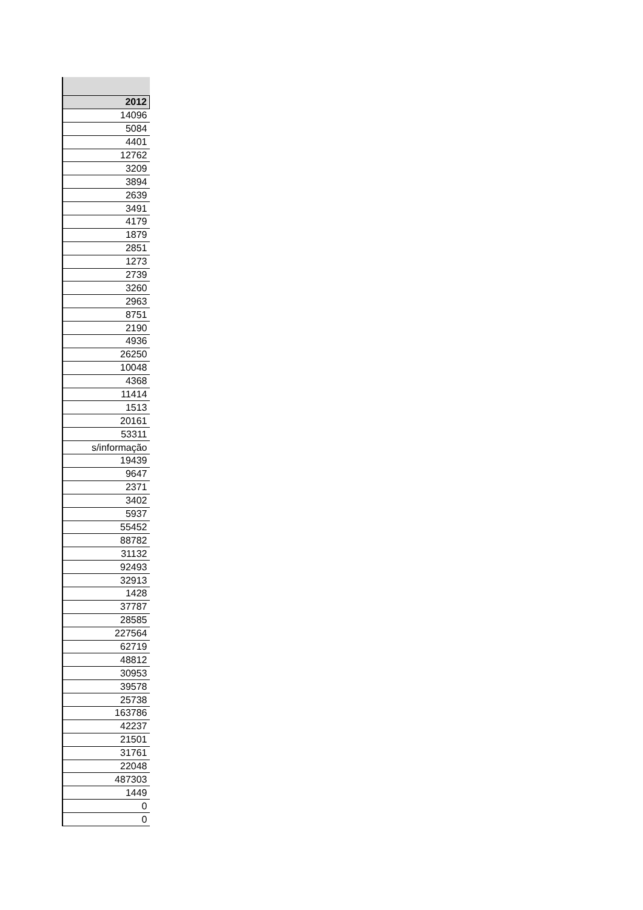| 2012 |
| --- |
| 14096 |
| 5084 |
| 4401 |
| 12762 |
| 3209 |
| 3894 |
| 2639 |
| 3491 |
| 4179 |
| 1879 |
| 2851 |
| 1273 |
| 2739 |
| 3260 |
| 2963 |
| 8751 |
| 2190 |
| 4936 |
| 26250 |
| 10048 |
| 4368 |
| 11414 |
| 1513 |
| 20161 |
| 53311 |
| s/informação |
| 19439 |
| 9647 |
| 2371 |
| 3402 |
| 5937 |
| 55452 |
| 88782 |
| 31132 |
| 92493 |
| 32913 |
| 1428 |
| 37787 |
| 28585 |
| 227564 |
| 62719 |
| 48812 |
| 30953 |
| 39578 |
| 25738 |
| 163786 |
| 42237 |
| 21501 |
| 31761 |
| 22048 |
| 487303 |
| 1449 |
| 0 |
| 0 |